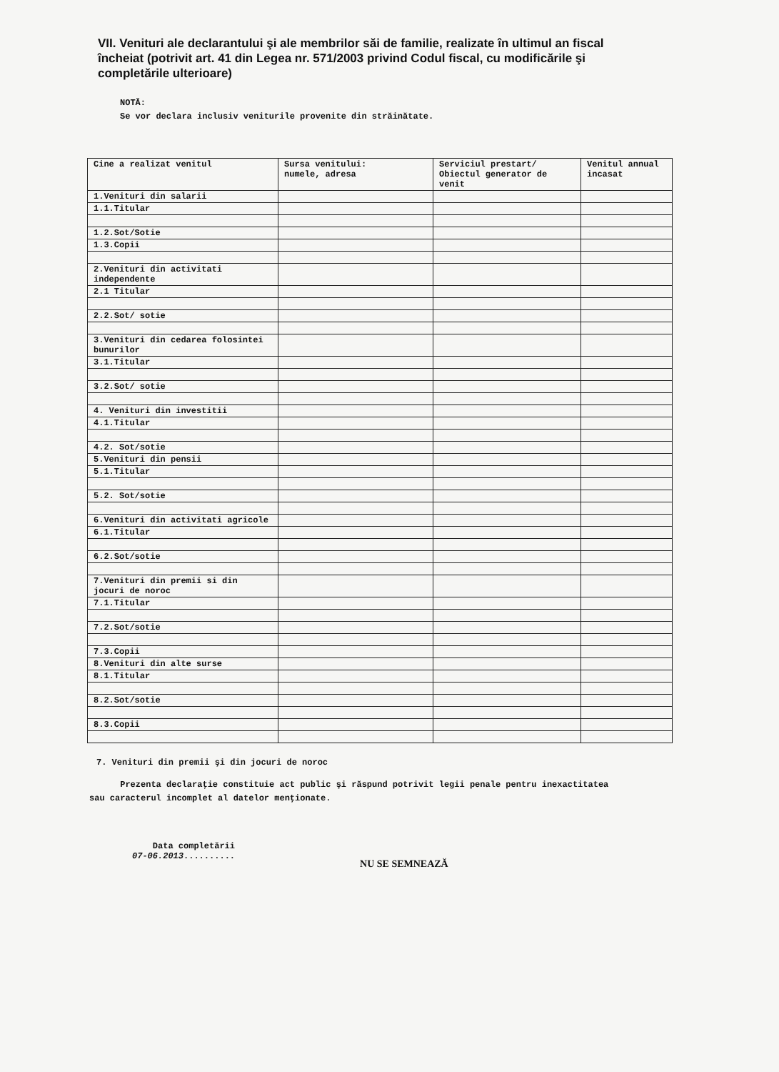VII. Venituri ale declarantului şi ale membrilor săi de familie, realizate în ultimul an fiscal încheiat (potrivit art. 41 din Legea nr. 571/2003 privind Codul fiscal, cu modificările şi completările ulterioare)
NOTĂ:
Se vor declara inclusiv veniturile provenite din străinătate.
| Cine a realizat venitul | Sursa venitului: numele, adresa | Serviciul prestart/ Obiectul generator de venit | Venitul annual incasat |
| 1.Venituri din salarii | | | |
| 1.1.Titular | | | |
| 1.2.Sot/Sotie | | | |
| 1.3.Copii | | | |
| 2.Venituri din activitati independente | | | |
| 2.1 Titular | | | |
| 2.2.Sot/ sotie | | | |
| 3.Venituri din cedarea folosintei bunurilor | | | |
| 3.1.Titular | | | |
| 3.2.Sot/ sotie | | | |
| 4. Venituri din investitii | | | |
| 4.1.Titular | | | |
| 4.2. Sot/sotie | | | |
| 5.Venituri din pensii | | | |
| 5.1.Titular | | | |
| 5.2. Sot/sotie | | | |
| 6.Venituri din activitati agricole | | | |
| 6.1.Titular | | | |
| 6.2.Sot/sotie | | | |
| 7.Venituri din premii si din jocuri de noroc | | | |
| 7.1.Titular | | | |
| 7.2.Sot/sotie | | | |
| 7.3.Copii | | | |
| 8.Venituri din alte surse | | | |
| 8.1.Titular | | | |
| 8.2.Sot/sotie | | | |
| 8.3.Copii | | | |
7. Venituri din premii şi din jocuri de noroc
Prezenta declaraţie constituie act public şi răspund potrivit legii penale pentru inexactitatea sau caracterul incomplet al datelor menţionate.
Data completării
07-06.2013..........
NU SE SEMNEAZĂ